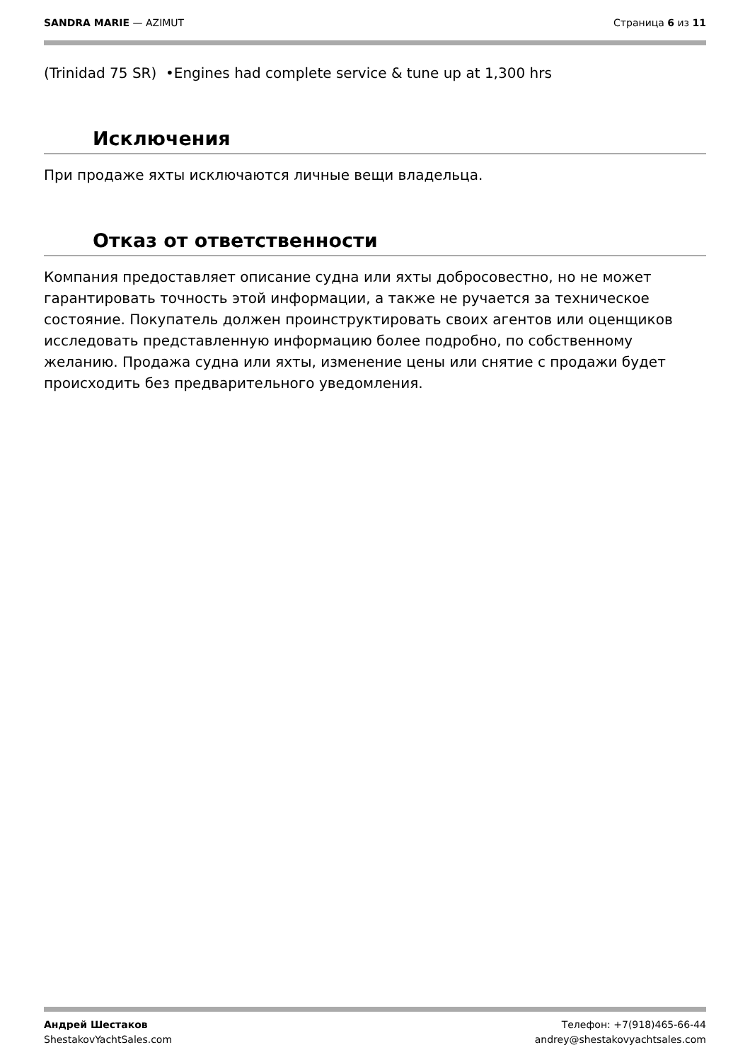SANDRA MARIE — AZIMUT Страница 6 из 11
(Trinidad 75 SR) •Engines had complete service & tune up at 1,300 hrs
Исключения
При продаже яхты исключаются личные вещи владельца.
Отказ от ответственности
Компания предоставляет описание судна или яхты добросовестно, но не может гарантировать точность этой информации, а также не ручается за техническое состояние. Покупатель должен проинструктировать своих агентов или оценщиков исследовать представленную информацию более подробно, по собственному желанию. Продажа судна или яхты, изменение цены или снятие с продажи будет происходить без предварительного уведомления.
Андрей Шестаков
ShestakovYachtSales.com
Телефон: +7(918)465-66-44
andrey@shestakovyachtsales.com